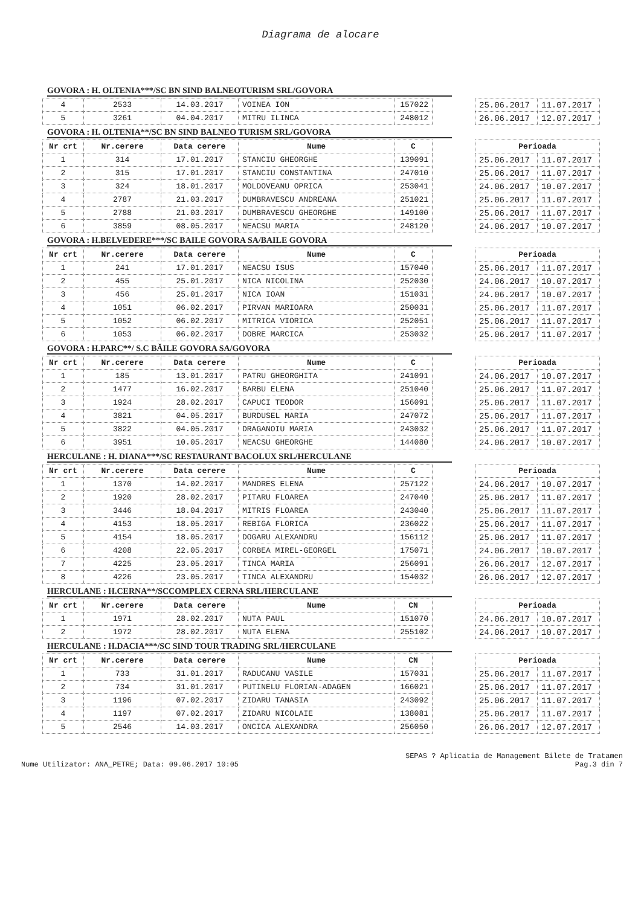Diagrama de alocare
GOVORA : H. OLTENIA***/SC BN SIND BALNEOTURISM SRL/GOVORA
| 4 | 2533 | 14.03.2017 | VOINEA ION | 157022 |
| 5 | 3261 | 04.04.2017 | MITRU ILINCA | 248012 |
| 25.06.2017 | 11.07.2017 |
| 26.06.2017 | 12.07.2017 |
GOVORA : H. OLTENIA**/SC BN SIND BALNEO TURISM SRL/GOVORA
| Nr crt | Nr.cerere | Data cerere | Nume | C |
| --- | --- | --- | --- | --- |
| 1 | 314 | 17.01.2017 | STANCIU GHEORGHE | 139091 |
| 2 | 315 | 17.01.2017 | STANCIU CONSTANTINA | 247010 |
| 3 | 324 | 18.01.2017 | MOLDOVEANU OPRICA | 253041 |
| 4 | 2787 | 21.03.2017 | DUMBRAVESCU ANDREANA | 251021 |
| 5 | 2788 | 21.03.2017 | DUMBRAVESCU GHEORGHE | 149100 |
| 6 | 3859 | 08.05.2017 | NEACSU MARIA | 248120 |
| Perioada | |
| --- | --- |
| 25.06.2017 | 11.07.2017 |
| 25.06.2017 | 11.07.2017 |
| 24.06.2017 | 10.07.2017 |
| 25.06.2017 | 11.07.2017 |
| 25.06.2017 | 11.07.2017 |
| 24.06.2017 | 10.07.2017 |
GOVORA : H.BELVEDERE***/SC BAILE GOVORA SA/BAILE GOVORA
| Nr crt | Nr.cerere | Data cerere | Nume | C |
| --- | --- | --- | --- | --- |
| 1 | 241 | 17.01.2017 | NEACSU ISUS | 157040 |
| 2 | 455 | 25.01.2017 | NICA NICOLINA | 252030 |
| 3 | 456 | 25.01.2017 | NICA IOAN | 151031 |
| 4 | 1051 | 06.02.2017 | PIRVAN MARIOARA | 250031 |
| 5 | 1052 | 06.02.2017 | MITRICA VIORICA | 252051 |
| 6 | 1053 | 06.02.2017 | DOBRE MARCICA | 253032 |
| Perioada | |
| --- | --- |
| 25.06.2017 | 11.07.2017 |
| 24.06.2017 | 10.07.2017 |
| 24.06.2017 | 10.07.2017 |
| 25.06.2017 | 11.07.2017 |
| 25.06.2017 | 11.07.2017 |
| 25.06.2017 | 11.07.2017 |
GOVORA : H.PARC**/ S.C BĂILE GOVORA SA/GOVORA
| Nr crt | Nr.cerere | Data cerere | Nume | C |
| --- | --- | --- | --- | --- |
| 1 | 185 | 13.01.2017 | PATRU GHEORGHITA | 241091 |
| 2 | 1477 | 16.02.2017 | BARBU ELENA | 251040 |
| 3 | 1924 | 28.02.2017 | CAPUCI TEODOR | 156091 |
| 4 | 3821 | 04.05.2017 | BURDUSEL MARIA | 247072 |
| 5 | 3822 | 04.05.2017 | DRAGANOIU MARIA | 243032 |
| 6 | 3951 | 10.05.2017 | NEACSU GHEORGHE | 144080 |
| Perioada | |
| --- | --- |
| 24.06.2017 | 10.07.2017 |
| 25.06.2017 | 11.07.2017 |
| 25.06.2017 | 11.07.2017 |
| 25.06.2017 | 11.07.2017 |
| 25.06.2017 | 11.07.2017 |
| 24.06.2017 | 10.07.2017 |
HERCULANE : H. DIANA***/SC RESTAURANT BACOLUX SRL/HERCULANE
| Nr crt | Nr.cerere | Data cerere | Nume | C |
| --- | --- | --- | --- | --- |
| 1 | 1370 | 14.02.2017 | MANDRES ELENA | 257122 |
| 2 | 1920 | 28.02.2017 | PITARU FLOAREA | 247040 |
| 3 | 3446 | 18.04.2017 | MITRIS FLOAREA | 243040 |
| 4 | 4153 | 18.05.2017 | REBIGA FLORICA | 236022 |
| 5 | 4154 | 18.05.2017 | DOGARU ALEXANDRU | 156112 |
| 6 | 4208 | 22.05.2017 | CORBEA MIREL-GEORGEL | 175071 |
| 7 | 4225 | 23.05.2017 | TINCA MARIA | 256091 |
| 8 | 4226 | 23.05.2017 | TINCA ALEXANDRU | 154032 |
| Perioada | |
| --- | --- |
| 24.06.2017 | 10.07.2017 |
| 25.06.2017 | 11.07.2017 |
| 25.06.2017 | 11.07.2017 |
| 25.06.2017 | 11.07.2017 |
| 25.06.2017 | 11.07.2017 |
| 24.06.2017 | 10.07.2017 |
| 26.06.2017 | 12.07.2017 |
| 26.06.2017 | 12.07.2017 |
HERCULANE : H.CERNA**/SCCOMPLEX CERNA SRL/HERCULANE
| Nr crt | Nr.cerere | Data cerere | Nume | CN |
| --- | --- | --- | --- | --- |
| 1 | 1971 | 28.02.2017 | NUTA PAUL | 151070 |
| 2 | 1972 | 28.02.2017 | NUTA ELENA | 255102 |
| Perioada | |
| --- | --- |
| 24.06.2017 | 10.07.2017 |
| 24.06.2017 | 10.07.2017 |
HERCULANE : H.DACIA***/SC SIND TOUR TRADING SRL/HERCULANE
| Nr crt | Nr.cerere | Data cerere | Nume | CN |
| --- | --- | --- | --- | --- |
| 1 | 733 | 31.01.2017 | RADUCANU VASILE | 157031 |
| 2 | 734 | 31.01.2017 | PUTINELU FLORIAN-ADAGEN | 166021 |
| 3 | 1196 | 07.02.2017 | ZIDARU TANASIA | 243092 |
| 4 | 1197 | 07.02.2017 | ZIDARU NICOLAIE | 138081 |
| 5 | 2546 | 14.03.2017 | ONCICA ALEXANDRA | 256050 |
| Perioada | |
| --- | --- |
| 25.06.2017 | 11.07.2017 |
| 25.06.2017 | 11.07.2017 |
| 25.06.2017 | 11.07.2017 |
| 25.06.2017 | 11.07.2017 |
| 26.06.2017 | 12.07.2017 |
Nume Utilizator: ANA_PETRE; Data: 09.06.2017 10:05
SEPAS ? Aplicatia de Management Bilete de Tratamen
Pag.3 din 7